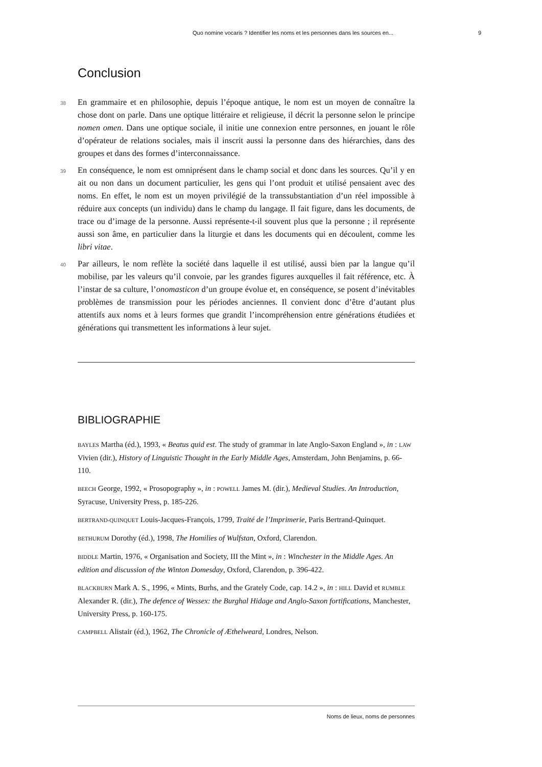Quo nomine vocaris ? Identifier les noms et les personnes dans les sources en... 9
Conclusion
38 En grammaire et en philosophie, depuis l’époque antique, le nom est un moyen de connaître la chose dont on parle. Dans une optique littéraire et religieuse, il décrit la personne selon le principe nomen omen. Dans une optique sociale, il initie une connexion entre personnes, en jouant le rôle d’opérateur de relations sociales, mais il inscrit aussi la personne dans des hiérarchies, dans des groupes et dans des formes d’interconnaissance.
39 En conséquence, le nom est omniprésent dans le champ social et donc dans les sources. Qu’il y en ait ou non dans un document particulier, les gens qui l’ont produit et utilisé pensaient avec des noms. En effet, le nom est un moyen privilégié de la transsubstantiation d’un réel impossible à réduire aux concepts (un individu) dans le champ du langage. Il fait figure, dans les documents, de trace ou d’image de la personne. Aussi représente-t-il souvent plus que la personne ; il représente aussi son âme, en particulier dans la liturgie et dans les documents qui en découlent, comme les libri vitae.
40 Par ailleurs, le nom reflète la société dans laquelle il est utilisé, aussi bien par la langue qu’il mobilise, par les valeurs qu’il convoie, par les grandes figures auxquelles il fait référence, etc. À l’instar de sa culture, l’onomasticon d’un groupe évolue et, en conséquence, se posent d’inévitables problèmes de transmission pour les périodes anciennes. Il convient donc d’être d’autant plus attentifs aux noms et à leurs formes que grandit l’incompréhension entre générations étudiées et générations qui transmettent les informations à leur sujet.
BIBLIOGRAPHIE
BAYLES Martha (éd.), 1993, « Beatus quid est. The study of grammar in late Anglo-Saxon England », in : LAW Vivien (dir.), History of Linguistic Thought in the Early Middle Ages, Amsterdam, John Benjamins, p. 66-110.
BEECH George, 1992, « Prosopography », in : POWELL James M. (dir.), Medieval Studies. An Introduction, Syracuse, University Press, p. 185-226.
BERTRAND-QUINQUET Louis-Jacques-François, 1799, Traité de l’Imprimerie, Paris Bertrand-Quinquet.
BETHURUM Dorothy (éd.), 1998, The Homilies of Wulfstan, Oxford, Clarendon.
BIDDLE Martin, 1976, « Organisation and Society, III the Mint », in : Winchester in the Middle Ages. An edition and discussion of the Winton Domesday, Oxford, Clarendon, p. 396-422.
BLACKBURN Mark A. S., 1996, « Mints, Burhs, and the Grately Code, cap. 14.2 », in : HILL David et RUMBLE Alexander R. (dir.), The defence of Wessex: the Burghal Hidage and Anglo-Saxon fortifications, Manchester, University Press, p. 160-175.
CAMPBELL Alistair (éd.), 1962, The Chronicle of Æthelweard, Londres, Nelson.
Noms de lieux, noms de personnes